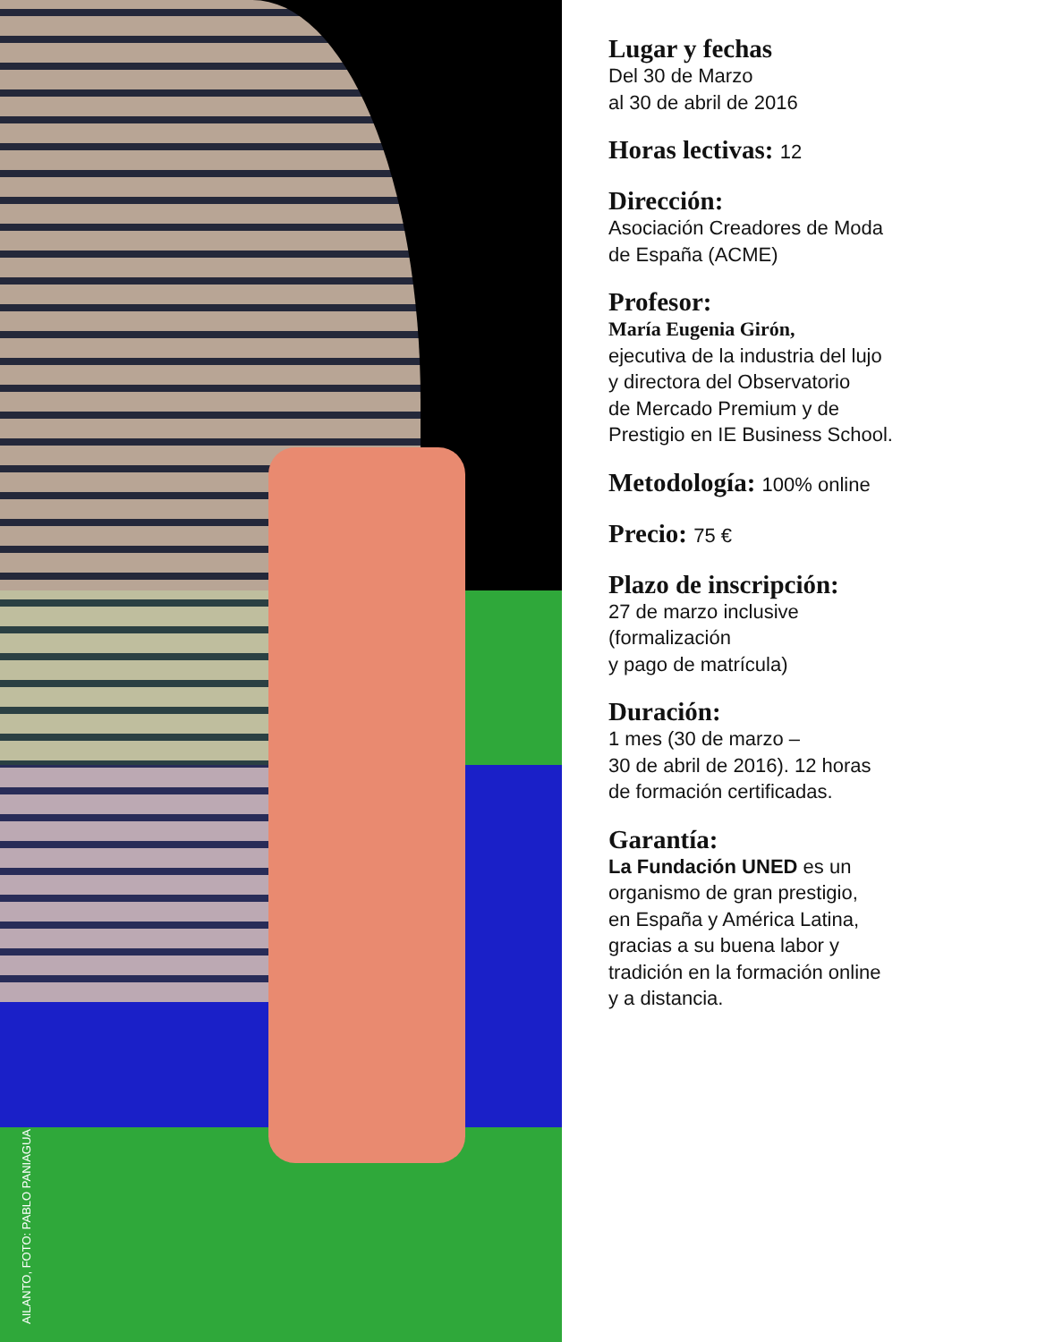AILANTO, FOTO: PABLO PANIAGUA
Lugar y fechas
Del 30 de Marzo
al 30 de abril de 2016
Horas lectivas: 12
Dirección:
Asociación Creadores de Moda
de España (ACME)
Profesor:
María Eugenia Girón,
ejecutiva de la industria del lujo
y directora del Observatorio
de Mercado Premium y de
Prestigio en IE Business School.
Metodología: 100% online
Precio: 75 €
Plazo de inscripción:
27 de marzo inclusive
(formalización
y pago de matrícula)
Duración:
1 mes (30 de marzo –
30 de abril de 2016). 12 horas
de formación certificadas.
Garantía:
La Fundación UNED es un
organismo de gran prestigio,
en España y América Latina,
gracias a su buena labor y
tradición en la formación online
y a distancia.